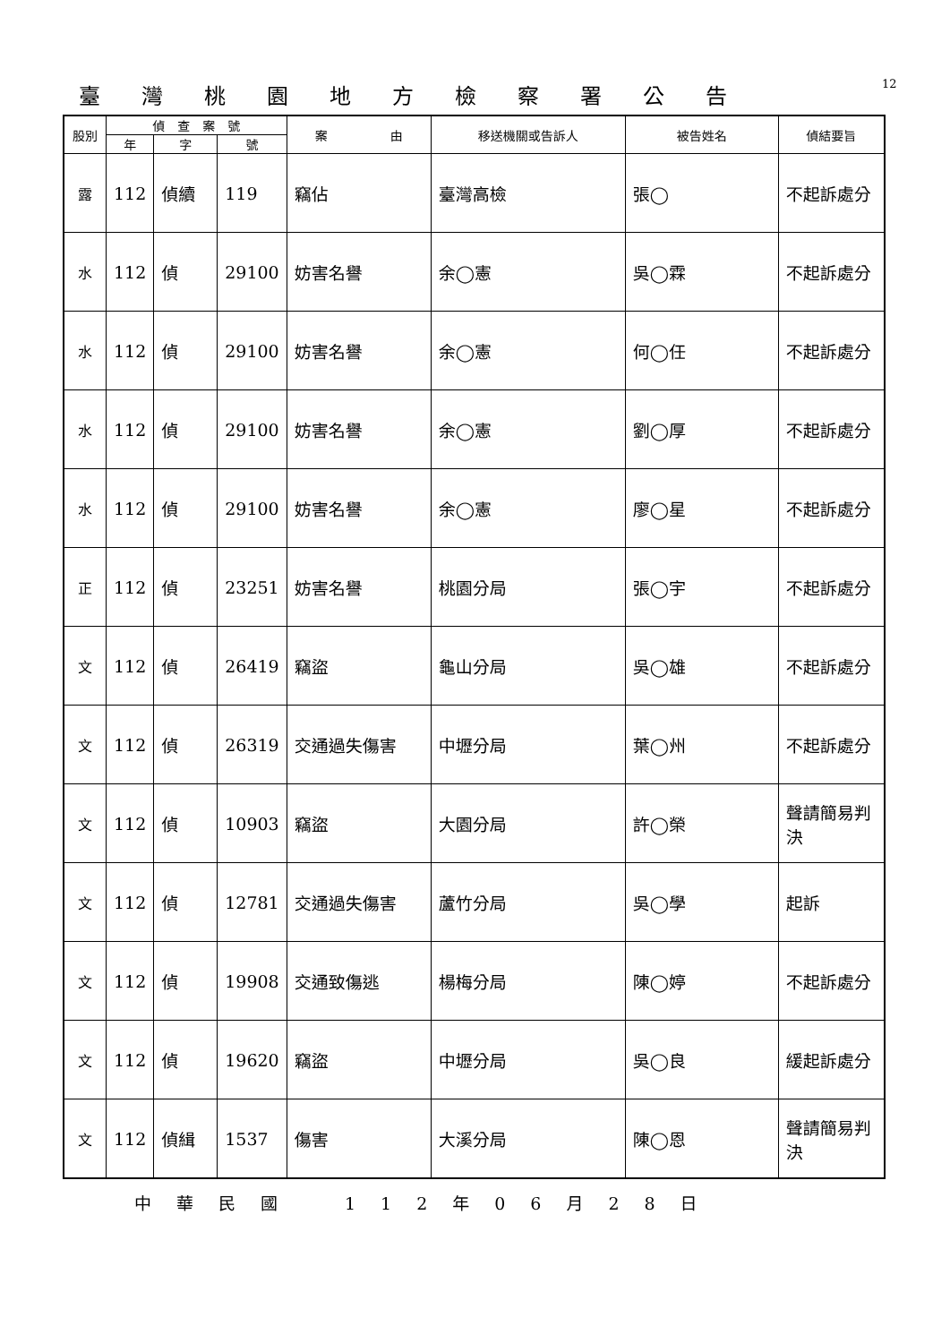12
臺灣桃園地方檢察署公告
| 股別 | 偵 查 案 號 | | | 案 由 | 移送機關或告訴人 | 被告姓名 | 偵結要旨 |
| --- | --- | --- | --- | --- | --- | --- | --- |
| | 年 | 字 | 號 | | | | |
| 露 | 112 | 偵續 | 119 | 竊佔 | 臺灣高檢 | 張◯ | 不起訴處分 |
| 水 | 112 | 偵 | 29100 | 妨害名譽 | 余◯憲 | 吳◯霖 | 不起訴處分 |
| 水 | 112 | 偵 | 29100 | 妨害名譽 | 余◯憲 | 何◯任 | 不起訴處分 |
| 水 | 112 | 偵 | 29100 | 妨害名譽 | 余◯憲 | 劉◯厚 | 不起訴處分 |
| 水 | 112 | 偵 | 29100 | 妨害名譽 | 余◯憲 | 廖◯星 | 不起訴處分 |
| 正 | 112 | 偵 | 23251 | 妨害名譽 | 桃園分局 | 張◯宇 | 不起訴處分 |
| 文 | 112 | 偵 | 26419 | 竊盜 | 龜山分局 | 吳◯雄 | 不起訴處分 |
| 文 | 112 | 偵 | 26319 | 交通過失傷害 | 中壢分局 | 葉◯州 | 不起訴處分 |
| 文 | 112 | 偵 | 10903 | 竊盜 | 大園分局 | 許◯榮 | 聲請簡易判決 |
| 文 | 112 | 偵 | 12781 | 交通過失傷害 | 蘆竹分局 | 吳◯學 | 起訴 |
| 文 | 112 | 偵 | 19908 | 交通致傷逃 | 楊梅分局 | 陳◯婷 | 不起訴處分 |
| 文 | 112 | 偵 | 19620 | 竊盜 | 中壢分局 | 吳◯良 | 緩起訴處分 |
| 文 | 112 | 偵緝 | 1537 | 傷害 | 大溪分局 | 陳◯恩 | 聲請簡易判決 |
中華民國　112年06月28日